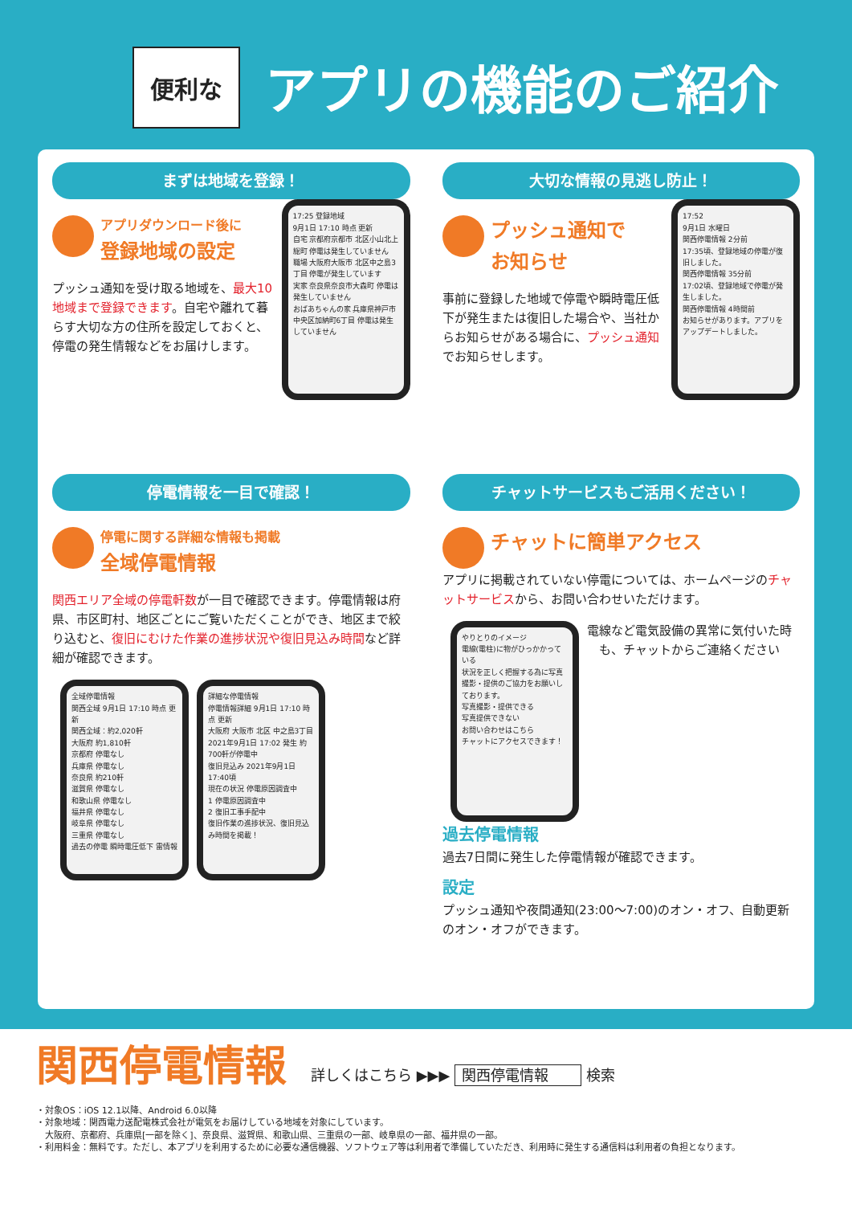便利な
アプリの機能のご紹介
まずは地域を登録！
17:25 登録地域
9月1日 17:10 時点 更新
自宅 京都府京都市 北区小山北上総町 停電は発生していません
職場 大阪府大阪市 北区中之島3丁目 停電が発生しています
実家 奈良県奈良市大森町 停電は発生していません
おばあちゃんの家 兵庫県神戸市 中央区加納町6丁目 停電は発生していません
アプリダウンロード後に
登録地域の設定
プッシュ通知を受け取る地域を、最大10地域まで登録できます。自宅や離れて暮らす大切な方の住所を設定しておくと、停電の発生情報などをお届けします。
大切な情報の見逃し防止！
17:52
9月1日 水曜日
関西停電情報 2分前
17:35頃、登録地域の停電が復旧しました。
関西停電情報 35分前
17:02頃、登録地域で停電が発生しました。
関西停電情報 4時間前
お知らせがあります。アプリをアップデートしました。
プッシュ通知で
お知らせ
事前に登録した地域で停電や瞬時電圧低下が発生または復旧した場合や、当社からお知らせがある場合に、プッシュ通知でお知らせします。
停電情報を一目で確認！
停電に関する詳細な情報も掲載
全域停電情報
関西エリア全域の停電軒数が一目で確認できます。停電情報は府県、市区町村、地区ごとにご覧いただくことができ、地区まで絞り込むと、復旧にむけた作業の進捗状況や復旧見込み時間など詳細が確認できます。
全域停電情報
関西全域 9月1日 17:10 時点 更新
関西全域：約2,020軒
大阪府 約1,810軒
京都府 停電なし
兵庫県 停電なし
奈良県 約210軒
滋賀県 停電なし
和歌山県 停電なし
福井県 停電なし
岐阜県 停電なし
三重県 停電なし
過去の停電 瞬時電圧低下 雷情報
詳細な停電情報
停電情報詳細 9月1日 17:10 時点 更新
大阪府 大阪市 北区 中之島3丁目
2021年9月1日 17:02 発生 約700軒が停電中
復旧見込み 2021年9月1日 17:40頃
現在の状況 停電原因調査中
1 停電原因調査中
2 復旧工事手配中
復旧作業の進捗状況、復旧見込み時間を掲載！
チャットサービスもご活用ください！
チャットに簡単アクセス
アプリに掲載されていない停電については、ホームページのチャットサービスから、お問い合わせいただけます。
やりとりのイメージ
電線(電柱)に物がひっかかっている
状況を正しく把握する為に写真撮影・提供のご協力をお願いしております。
写真撮影・提供できる
写真提供できない
お問い合わせはこちら
チャットにアクセスできます！
電線など電気設備の異常に気付いた時も、チャットからご連絡ください
過去停電情報
過去7日間に発生した停電情報が確認できます。
設定
プッシュ通知や夜間通知(23:00〜7:00)のオン・オフ、自動更新のオン・オフができます。
関西停電情報 詳しくはこちら ▶▶▶ 関西停電情報 検索
・対象OS：iOS 12.1以降、Android 6.0以降
・対象地域：関西電力送配電株式会社が電気をお届けしている地域を対象にしています。
　大阪府、京都府、兵庫県[一部を除く]、奈良県、滋賀県、和歌山県、三重県の一部、岐阜県の一部、福井県の一部。
・利用料金：無料です。ただし、本アプリを利用するために必要な通信機器、ソフトウェア等は利用者で準備していただき、利用時に発生する通信料は利用者の負担となります。